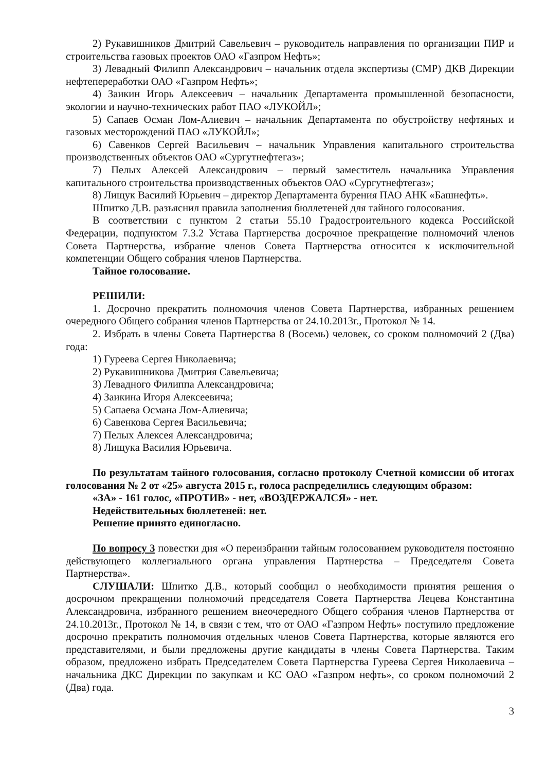2) Рукавишников Дмитрий Савельевич – руководитель направления по организации ПИР и строительства газовых проектов ОАО «Газпром Нефть»;
3) Левадный Филипп Александрович – начальник отдела экспертизы (СМР) ДКВ Дирекции нефтепереработки ОАО «Газпром Нефть»;
4) Заикин Игорь Алексеевич – начальник Департамента промышленной безопасности, экологии и научно-технических работ ПАО «ЛУКОЙЛ»;
5) Сапаев Осман Лом-Алиевич – начальник Департамента по обустройству нефтяных и газовых месторождений ПАО «ЛУКОЙЛ»;
6) Савенков Сергей Васильевич – начальник Управления капитального строительства производственных объектов ОАО «Сургутнефтегаз»;
7) Пелых Алексей Александрович – первый заместитель начальника Управления капитального строительства производственных объектов ОАО «Сургутнефтегаз»;
8) Лищук Василий Юрьевич – директор Департамента бурения ПАО АНК «Башнефть».
Шпитко Д.В. разъяснил правила заполнения бюллетеней для тайного голосования.
В соответствии с пунктом 2 статьи 55.10 Градостроительного кодекса Российской Федерации, подпунктом 7.3.2 Устава Партнерства досрочное прекращение полномочий членов Совета Партнерства, избрание членов Совета Партнерства относится к исключительной компетенции Общего собрания членов Партнерства.
Тайное голосование.
РЕШИЛИ:
1. Досрочно прекратить полномочия членов Совета Партнерства, избранных решением очередного Общего собрания членов Партнерства от 24.10.2013г., Протокол № 14.
2. Избрать в члены Совета Партнерства 8 (Восемь) человек, со сроком полномочий 2 (Два) года:
1) Гуреева Сергея Николаевича;
2) Рукавишникова Дмитрия Савельевича;
3) Левадного Филиппа Александровича;
4) Заикина Игоря Алексеевича;
5) Сапаева Османа Лом-Алиевича;
6) Савенкова Сергея Васильевича;
7) Пелых Алексея Александровича;
8) Лищука Василия Юрьевича.
По результатам тайного голосования, согласно протоколу Счетной комиссии об итогах голосования № 2 от «25» августа 2015 г., голоса распределились следующим образом:
«ЗА» - 161 голос, «ПРОТИВ» - нет, «ВОЗДЕРЖАЛСЯ» - нет.
Недействительных бюллетеней: нет.
Решение принято единогласно.
По вопросу 3 повестки дня «О переизбрании тайным голосованием руководителя постоянно действующего коллегиального органа управления Партнерства – Председателя Совета Партнерства».
СЛУШАЛИ: Шпитко Д.В., который сообщил о необходимости принятия решения о досрочном прекращении полномочий председателя Совета Партнерства Лецева Константина Александровича, избранного решением внеочередного Общего собрания членов Партнерства от 24.10.2013г., Протокол № 14, в связи с тем, что от ОАО «Газпром Нефть» поступило предложение досрочно прекратить полномочия отдельных членов Совета Партнерства, которые являются его представителями, и были предложены другие кандидаты в члены Совета Партнерства. Таким образом, предложено избрать Председателем Совета Партнерства Гуреева Сергея Николаевича – начальника ДКС Дирекции по закупкам и КС ОАО «Газпром нефть», со сроком полномочий 2 (Два) года.
3